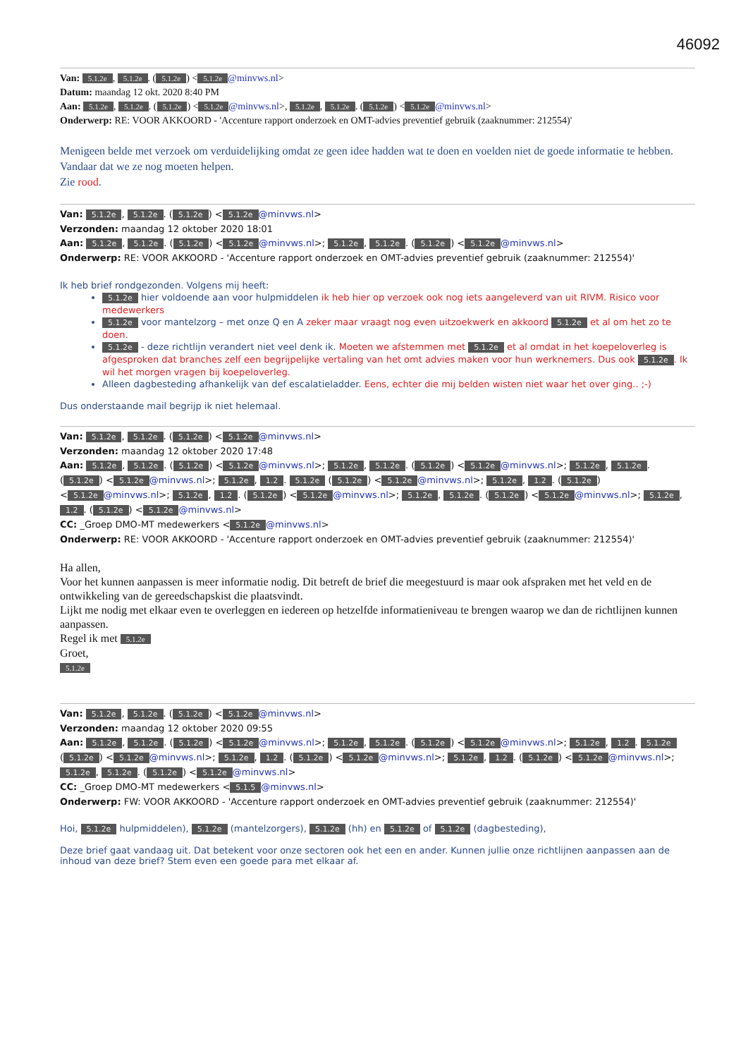46092
Van: 5.1.2e, 5.1.2e. (5.1.2e) < 5.1.2e @minvws.nl>
Datum: maandag 12 okt. 2020 8:40 PM
Aan: 5.1.2e, 5.1.2e. (5.1.2e) < 5.1.2e @minvws.nl>, 5.1.2e, 5.1.2e. (5.1.2e) < 5.1.2e @minvws.nl>
Onderwerp: RE: VOOR AKKOORD - 'Accenture rapport onderzoek en OMT-advies preventief gebruik (zaaknummer: 212554)'
Menigeen belde met verzoek om verduidelijking omdat ze geen idee hadden wat te doen en voelden niet de goede informatie te hebben. Vandaar dat we ze nog moeten helpen.
Zie rood.
Van: 5.1.2e, 5.1.2e. (5.1.2e) < 5.1.2e @minvws.nl>
Verzonden: maandag 12 oktober 2020 18:01
Aan: 5.1.2e, 5.1.2e. (5.1.2e) < 5.1.2e @minvws.nl>; 5.1.2e, 5.1.2e. (5.1.2e) < 5.1.2e @minvws.nl>
Onderwerp: RE: VOOR AKKOORD - 'Accenture rapport onderzoek en OMT-advies preventief gebruik (zaaknummer: 212554)'
Ik heb brief rondgezonden. Volgens mij heeft:
5.1.2e hier voldoende aan voor hulpmiddelen ik heb hier op verzoek ook nog iets aangeleverd van uit RIVM. Risico voor medewerkers
5.1.2e voor mantelzorg – met onze Q en A zeker maar vraagt nog even uitzoekwerk en akkoord 5.1.2e et al om het zo te doen.
5.1.2e - deze richtlijn verandert niet veel denk ik. Moeten we afstemmen met 5.1.2e et al omdat in het koepeloverleg is afgesproken dat branches zelf een begrijpelijke vertaling van het omt advies maken voor hun werknemers. Dus ook 5.1.2e. Ik wil het morgen vragen bij koepeloverleg.
Alleen dagbesteding afhankelijk van def escalatieladder. Eens, echter die mij belden wisten niet waar het over ging.. ;-)
Dus onderstaande mail begrijp ik niet helemaal.
Van: 5.1.2e, 5.1.2e. (5.1.2e) < 5.1.2e @minvws.nl>
Verzonden: maandag 12 oktober 2020 17:48
Aan: 5.1.2e, 5.1.2e. (5.1.2e) < 5.1.2e @minvws.nl>; 5.1.2e, 5.1.2e. (5.1.2e) < 5.1.2e @minvws.nl>; 5.1.2e, 5.1.2e. (5.1.2e) < 5.1.2e @minvws.nl>; 5.1.2e, 1.2. 5.1.2e (5.1.2e) < 5.1.2e @minvws.nl>; 5.1.2e, 1.2. (5.1.2e) < 5.1.2e @minvws.nl>; 5.1.2e, 1.2. (5.1.2e) < 5.1.2e @minvws.nl>; 5.1.2e, 5.1.2e. (5.1.2e) < 5.1.2e @minvws.nl>; 5.1.2e, 1.2. (5.1.2e) < 5.1.2e @minvws.nl>
CC: _Groep DMO-MT medewerkers < 5.1.2e @minvws.nl>
Onderwerp: RE: VOOR AKKOORD - 'Accenture rapport onderzoek en OMT-advies preventief gebruik (zaaknummer: 212554)'
Ha allen,
Voor het kunnen aanpassen is meer informatie nodig. Dit betreft de brief die meegestuurd is maar ook afspraken met het veld en de ontwikkeling van de gereedschapskist die plaatsvindt.
Lijkt me nodig met elkaar even te overleggen en iedereen op hetzelfde informatieniveau te brengen waarop we dan de richtlijnen kunnen aanpassen.
Regel ik met 5.1.2e
Groet,
5.1.2e
Van: 5.1.2e, 5.1.2e. (5.1.2e) < 5.1.2e @minvws.nl>
Verzonden: maandag 12 oktober 2020 09:55
Aan: 5.1.2e, 5.1.2e. (5.1.2e) < 5.1.2e @minvws.nl>; 5.1.2e, 5.1.2e. (5.1.2e) < 5.1.2e @minvws.nl>; 5.1.2e, 1.2. 5.1.2e (5.1.2e) < 5.1.2e @minvws.nl>; 5.1.2e, 1.2. (5.1.2e) < 5.1.2e @minvws.nl>; 5.1.2e, 1.2. (5.1.2e) < 5.1.2e @minvws.nl>; 5.1.2e, 5.1.2e. (5.1.2e) < 5.1.2e @minvws.nl>
CC: _Groep DMO-MT medewerkers < 5.1.5 @minvws.nl>
Onderwerp: FW: VOOR AKKOORD - 'Accenture rapport onderzoek en OMT-advies preventief gebruik (zaaknummer: 212554)'
Hoi, 5.1.2e hulpmiddelen), 5.1.2e (mantelzorgers), 5.1.2e (hh) en 5.1.2e of 5.1.2e (dagbesteding),
Deze brief gaat vandaag uit. Dat betekent voor onze sectoren ook het een en ander. Kunnen jullie onze richtlijnen aanpassen aan de inhoud van deze brief? Stem even een goede para met elkaar af.